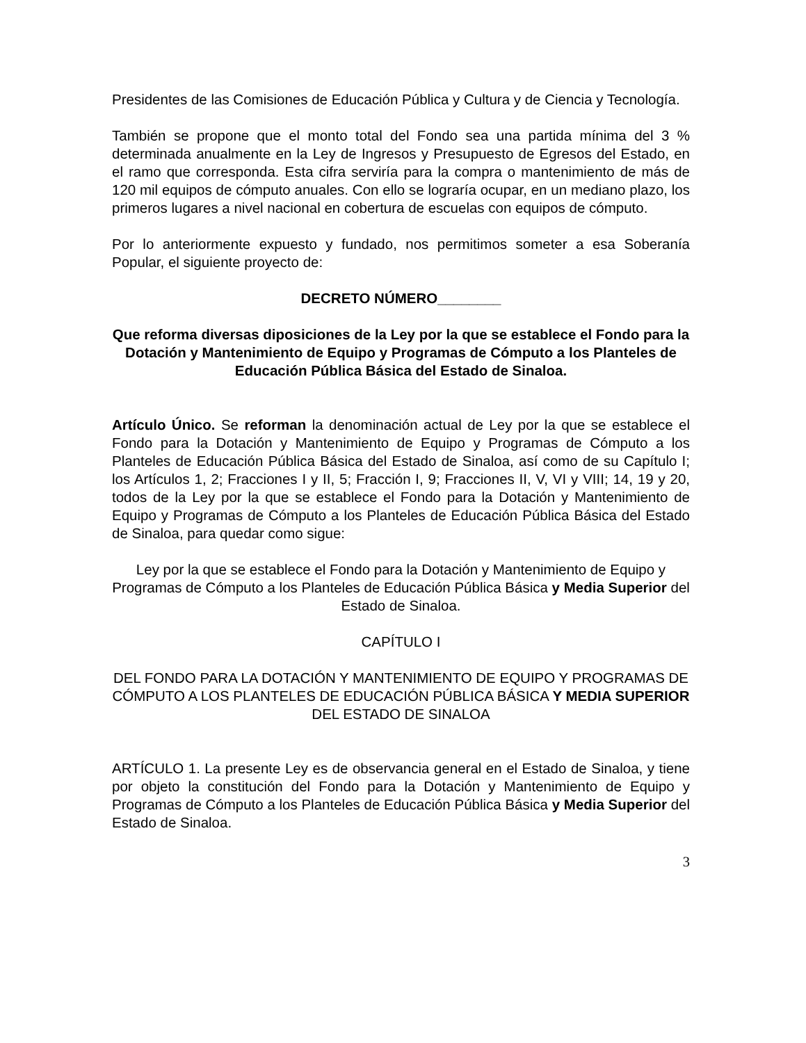Presidentes de las Comisiones de Educación Pública y Cultura y de Ciencia y Tecnología.
También se propone que el monto total del Fondo sea una partida mínima del 3 % determinada anualmente en la Ley de Ingresos y Presupuesto de Egresos del Estado, en el ramo que corresponda. Esta cifra serviría para la compra o mantenimiento de más de 120 mil equipos de cómputo anuales. Con ello se lograría ocupar, en un mediano plazo, los primeros lugares a nivel nacional en cobertura de escuelas con equipos de cómputo.
Por lo anteriormente expuesto y fundado, nos permitimos someter a esa Soberanía Popular, el siguiente proyecto de:
DECRETO NÚMERO________
Que reforma diversas diposiciones de la Ley por la que se establece el Fondo para la Dotación y Mantenimiento de Equipo y Programas de Cómputo a los Planteles de Educación Pública Básica del Estado de Sinaloa.
Artículo Único. Se reforman la denominación actual de Ley por la que se establece el Fondo para la Dotación y Mantenimiento de Equipo y Programas de Cómputo a los Planteles de Educación Pública Básica del Estado de Sinaloa, así como de su Capítulo I; los Artículos 1, 2; Fracciones I y II, 5; Fracción I, 9; Fracciones II, V, VI y VIII; 14, 19 y 20, todos de la Ley por la que se establece el Fondo para la Dotación y Mantenimiento de Equipo y Programas de Cómputo a los Planteles de Educación Pública Básica del Estado de Sinaloa, para quedar como sigue:
Ley por la que se establece el Fondo para la Dotación y Mantenimiento de Equipo y Programas de Cómputo a los Planteles de Educación Pública Básica y Media Superior del Estado de Sinaloa.
CAPÍTULO I
DEL FONDO PARA LA DOTACIÓN Y MANTENIMIENTO DE EQUIPO Y PROGRAMAS DE CÓMPUTO A LOS PLANTELES DE EDUCACIÓN PÚBLICA BÁSICA Y MEDIA SUPERIOR DEL ESTADO DE SINALOA
ARTÍCULO 1. La presente Ley es de observancia general en el Estado de Sinaloa, y tiene por objeto la constitución del Fondo para la Dotación y Mantenimiento de Equipo y Programas de Cómputo a los Planteles de Educación Pública Básica y Media Superior del Estado de Sinaloa.
3